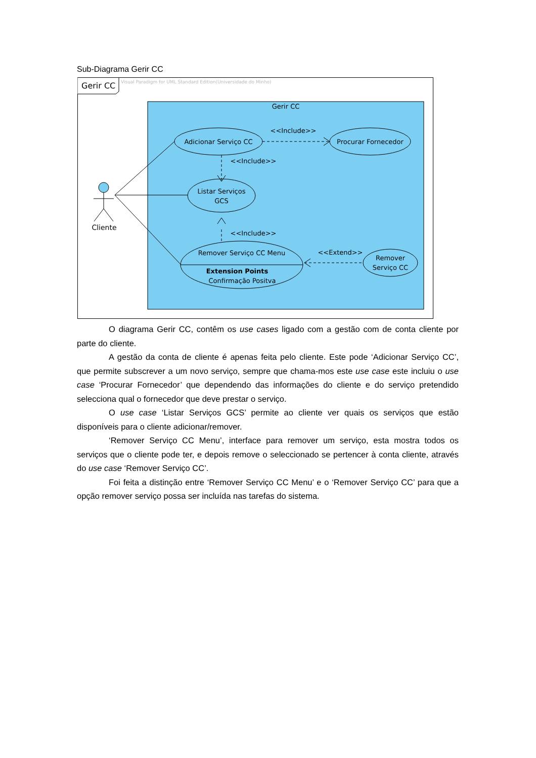Sub-Diagrama Gerir CC
Gerir CC
Visual Paradigm for UML Standard Edition(Universidade do Minho)
Gerir CC
Adicionar Serviço CC
Procurar Fornecedor
<<Include>>
<<Include>>
Listar Serviços
GCS
<<Include>>
Remover Serviço CC Menu
Extension Points
Confirmação Positva
<<Extend>>
Remover
Serviço CC
Cliente
O diagrama Gerir CC, contêm os use cases ligado com a gestão com de conta cliente por parte do cliente.
A gestão da conta de cliente é apenas feita pelo cliente. Este pode ‘Adicionar Serviço CC’, que permite subscrever a um novo serviço, sempre que chama-mos este use case este incluiu o use case ‘Procurar Fornecedor’ que dependendo das informações do cliente e do serviço pretendido selecciona qual o fornecedor que deve prestar o serviço.
O use case ‘Listar Serviços GCS’ permite ao cliente ver quais os serviços que estão disponíveis para o cliente adicionar/remover.
‘Remover Serviço CC Menu’, interface para remover um serviço, esta mostra todos os serviços que o cliente pode ter, e depois remove o seleccionado se pertencer à conta cliente, através do use case ‘Remover Serviço CC’.
Foi feita a distinção entre ‘Remover Serviço CC Menu’ e o ‘Remover Serviço CC’ para que a opção remover serviço possa ser incluída nas tarefas do sistema.